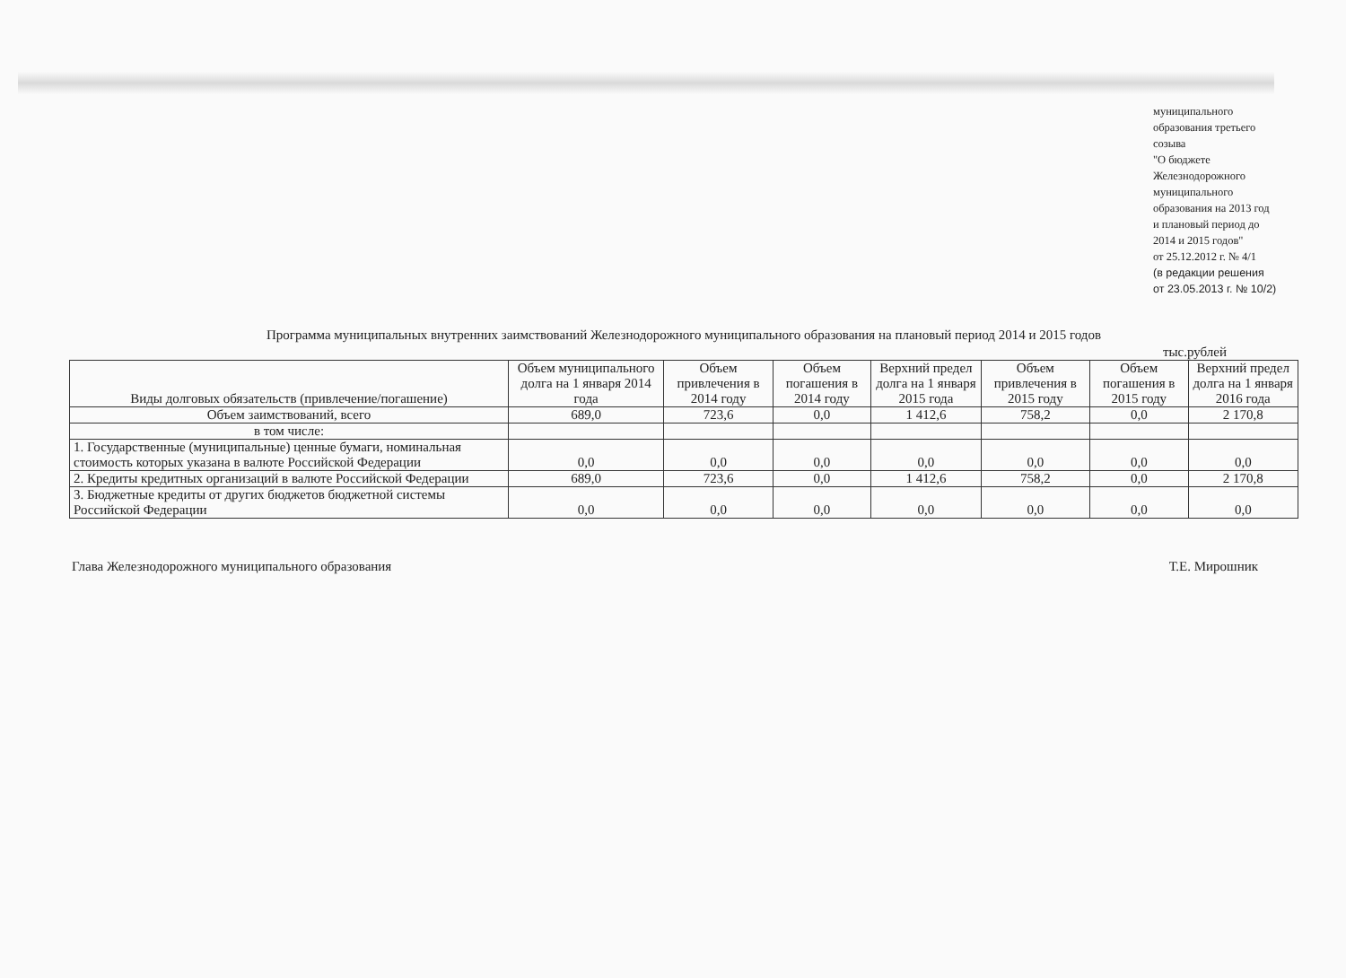муниципального
образования третьего
созыва
"О бюджете
Железнодорожного
муниципального
образования на 2013 год
и плановый период до
2014 и 2015 годов"
от 25.12.2012 г. № 4/1
(в редакции решения
от 23.05.2013 г. № 10/2)
Программа муниципальных внутренних заимствований Железнодорожного муниципального образования на плановый период 2014 и 2015 годов
тыс.рублей
| Виды долговых обязательств (привлечение/погашение) | Объем муниципального долга на 1 января 2014 года | Объем привлечения в 2014 году | Объем погашения в 2014 году | Верхний предел долга на 1 января 2015 года | Объем привлечения в 2015 году | Объем погашения в 2015 году | Верхний предел долга на 1 января 2016 года |
| --- | --- | --- | --- | --- | --- | --- | --- |
| Объем заимствований, всего | 689,0 | 723,6 | 0,0 | 1 412,6 | 758,2 | 0,0 | 2 170,8 |
| в том числе: | | | | | | | |
| 1. Государственные (муниципальные) ценные бумаги, номинальная стоимость которых указана в валюте Российской Федерации | 0,0 | 0,0 | 0,0 | 0,0 | 0,0 | 0,0 | 0,0 |
| 2. Кредиты кредитных организаций в валюте Российской Федерации | 689,0 | 723,6 | 0,0 | 1 412,6 | 758,2 | 0,0 | 2 170,8 |
| 3. Бюджетные кредиты от других бюджетов бюджетной системы Российской Федерации | 0,0 | 0,0 | 0,0 | 0,0 | 0,0 | 0,0 | 0,0 |
Глава Железнодорожного муниципального образования Т.Е. Мирошник